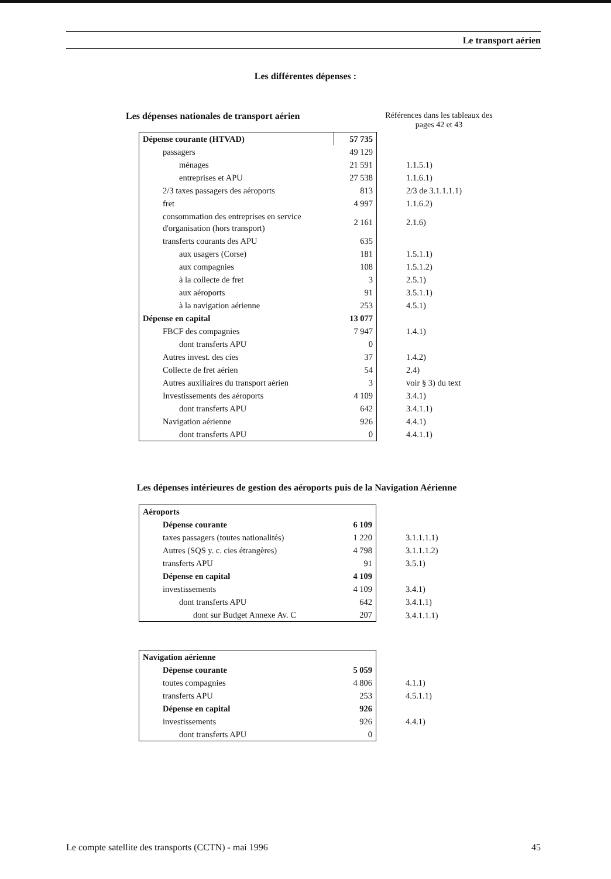Le transport aérien
Les différentes dépenses :
Les dépenses nationales de transport aérien Références dans les tableaux des pages 42 et 43
| Dépense courante (HTVAD) | 57 735 | |
| passagers | 49 129 | |
| ménages | 21 591 | 1.1.5.1) |
| entreprises et APU | 27 538 | 1.1.6.1) |
| 2/3 taxes passagers des aéroports | 813 | 2/3 de 3.1.1.1.1) |
| fret | 4 997 | 1.1.6.2) |
| consommation des entreprises en service d'organisation (hors transport) | 2 161 | 2.1.6) |
| transferts courants des APU | 635 | |
| aux usagers (Corse) | 181 | 1.5.1.1) |
| aux compagnies | 108 | 1.5.1.2) |
| à la collecte de fret | 3 | 2.5.1) |
| aux aéroports | 91 | 3.5.1.1) |
| à la navigation aérienne | 253 | 4.5.1) |
| Dépense en capital | 13 077 | |
| FBCF des compagnies | 7 947 | 1.4.1) |
| dont transferts APU | 0 | |
| Autres invest. des cies | 37 | 1.4.2) |
| Collecte de fret aérien | 54 | 2.4) |
| Autres auxiliaires du transport aérien | 3 | voir § 3) du text |
| Investissements des aéroports | 4 109 | 3.4.1) |
| dont transferts APU | 642 | 3.4.1.1) |
| Navigation aérienne | 926 | 4.4.1) |
| dont transferts APU | 0 | 4.4.1.1) |
Les dépenses intérieures de gestion des aéroports puis de la Navigation Aérienne
| Aéroports | | |
| Dépense courante | 6 109 | |
| taxes passagers (toutes nationalités) | 1 220 | 3.1.1.1.1) |
| Autres (SQS y. c. cies étrangères) | 4 798 | 3.1.1.1.2) |
| transferts APU | 91 | 3.5.1) |
| Dépense en capital | 4 109 | |
| investissements | 4 109 | 3.4.1) |
| dont transferts APU | 642 | 3.4.1.1) |
| dont sur Budget Annexe Av. C | 207 | 3.4.1.1.1) |
| Navigation aérienne | | |
| Dépense courante | 5 059 | |
| toutes compagnies | 4 806 | 4.1.1) |
| transferts APU | 253 | 4.5.1.1) |
| Dépense en capital | 926 | |
| investissements | 926 | 4.4.1) |
| dont transferts APU | 0 | |
Le compte satellite des transports (CCTN) - mai 1996 45